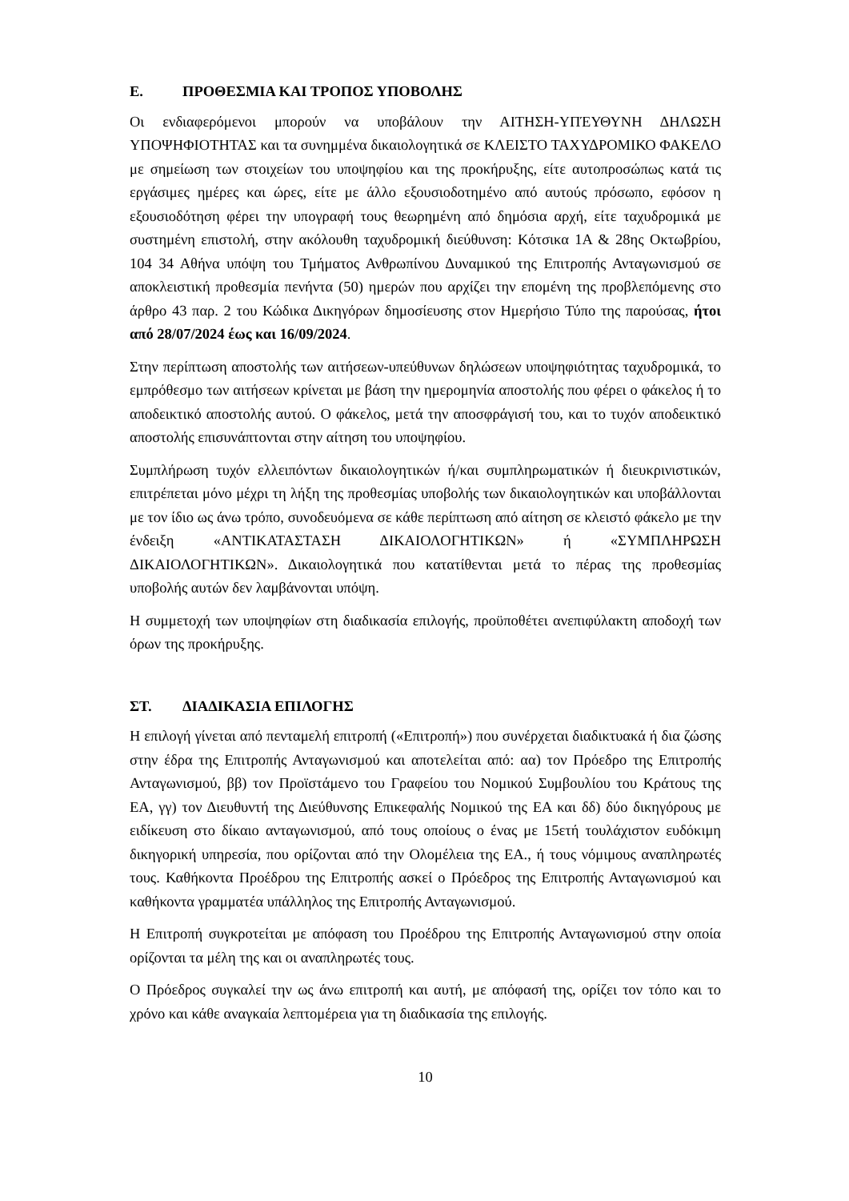Ε. ΠΡΟΘΕΣΜΙΑ ΚΑΙ ΤΡΟΠΟΣ ΥΠΟΒΟΛΗΣ
Οι ενδιαφερόμενοι μπορούν να υποβάλουν την ΑΙΤΗΣΗ-ΥΠΈΥΘΥΝΗ ΔΗΛΩΣΗ ΥΠΟΨΗΦΙΟΤΗΤΑΣ και τα συνημμένα δικαιολογητικά σε ΚΛΕΙΣΤΟ ΤΑΧΥΔΡΟΜΙΚΟ ΦΑΚΕΛΟ με σημείωση των στοιχείων του υποψηφίου και της προκήρυξης, είτε αυτοπροσώπως κατά τις εργάσιμες ημέρες και ώρες, είτε με άλλο εξουσιοδοτημένο από αυτούς πρόσωπο, εφόσον η εξουσιοδότηση φέρει την υπογραφή τους θεωρημένη από δημόσια αρχή, είτε ταχυδρομικά με συστημένη επιστολή, στην ακόλουθη ταχυδρομική διεύθυνση: Κότσικα 1Α & 28ης Οκτωβρίου, 104 34 Αθήνα υπόψη του Τμήματος Ανθρωπίνου Δυναμικού της Επιτροπής Ανταγωνισμού σε αποκλειστική προθεσμία πενήντα (50) ημερών που αρχίζει την επομένη της προβλεπόμενης στο άρθρο 43 παρ. 2 του Κώδικα Δικηγόρων δημοσίευσης στον Ημερήσιο Τύπο της παρούσας, ήτοι από 28/07/2024 έως και 16/09/2024.
Στην περίπτωση αποστολής των αιτήσεων-υπεύθυνων δηλώσεων υποψηφιότητας ταχυδρομικά, το εμπρόθεσμο των αιτήσεων κρίνεται με βάση την ημερομηνία αποστολής που φέρει ο φάκελος ή το αποδεικτικό αποστολής αυτού. Ο φάκελος, μετά την αποσφράγισή του, και το τυχόν αποδεικτικό αποστολής επισυνάπτονται στην αίτηση του υποψηφίου.
Συμπλήρωση τυχόν ελλειπόντων δικαιολογητικών ή/και συμπληρωματικών ή διευκρινιστικών, επιτρέπεται μόνο μέχρι τη λήξη της προθεσμίας υποβολής των δικαιολογητικών και υποβάλλονται με τον ίδιο ως άνω τρόπο, συνοδευόμενα σε κάθε περίπτωση από αίτηση σε κλειστό φάκελο με την ένδειξη «ΑΝΤΙΚΑΤΑΣΤΑΣΗ ΔΙΚΑΙΟΛΟΓΗΤΙΚΩΝ» ή «ΣΥΜΠΛΗΡΩΣΗ ΔΙΚΑΙΟΛΟΓΗΤΙΚΩΝ». Δικαιολογητικά που κατατίθενται μετά το πέρας της προθεσμίας υποβολής αυτών δεν λαμβάνονται υπόψη.
Η συμμετοχή των υποψηφίων στη διαδικασία επιλογής, προϋποθέτει ανεπιφύλακτη αποδοχή των όρων της προκήρυξης.
ΣΤ. ΔΙΑΔΙΚΑΣΙΑ ΕΠΙΛΟΓΗΣ
Η επιλογή γίνεται από πενταμελή επιτροπή («Επιτροπή») που συνέρχεται διαδικτυακά ή δια ζώσης στην έδρα της Επιτροπής Ανταγωνισμού και αποτελείται από: αα) τον Πρόεδρο της Επιτροπής Ανταγωνισμού, ββ) τον Προϊστάμενο του Γραφείου του Νομικού Συμβουλίου του Κράτους της ΕΑ, γγ) τον Διευθυντή της Διεύθυνσης Επικεφαλής Νομικού της ΕΑ και δδ) δύο δικηγόρους με ειδίκευση στο δίκαιο ανταγωνισμού, από τους οποίους ο ένας με 15ετή τουλάχιστον ευδόκιμη δικηγορική υπηρεσία, που ορίζονται από την Ολομέλεια της ΕΑ., ή τους νόμιμους αναπληρωτές τους. Καθήκοντα Προέδρου της Επιτροπής ασκεί ο Πρόεδρος της Επιτροπής Ανταγωνισμού και καθήκοντα γραμματέα υπάλληλος της Επιτροπής Ανταγωνισμού.
Η Επιτροπή συγκροτείται με απόφαση του Προέδρου της Επιτροπής Ανταγωνισμού στην οποία ορίζονται τα μέλη της και οι αναπληρωτές τους.
Ο Πρόεδρος συγκαλεί την ως άνω επιτροπή και αυτή, με απόφασή της, ορίζει τον τόπο και το χρόνο και κάθε αναγκαία λεπτομέρεια για τη διαδικασία της επιλογής.
10